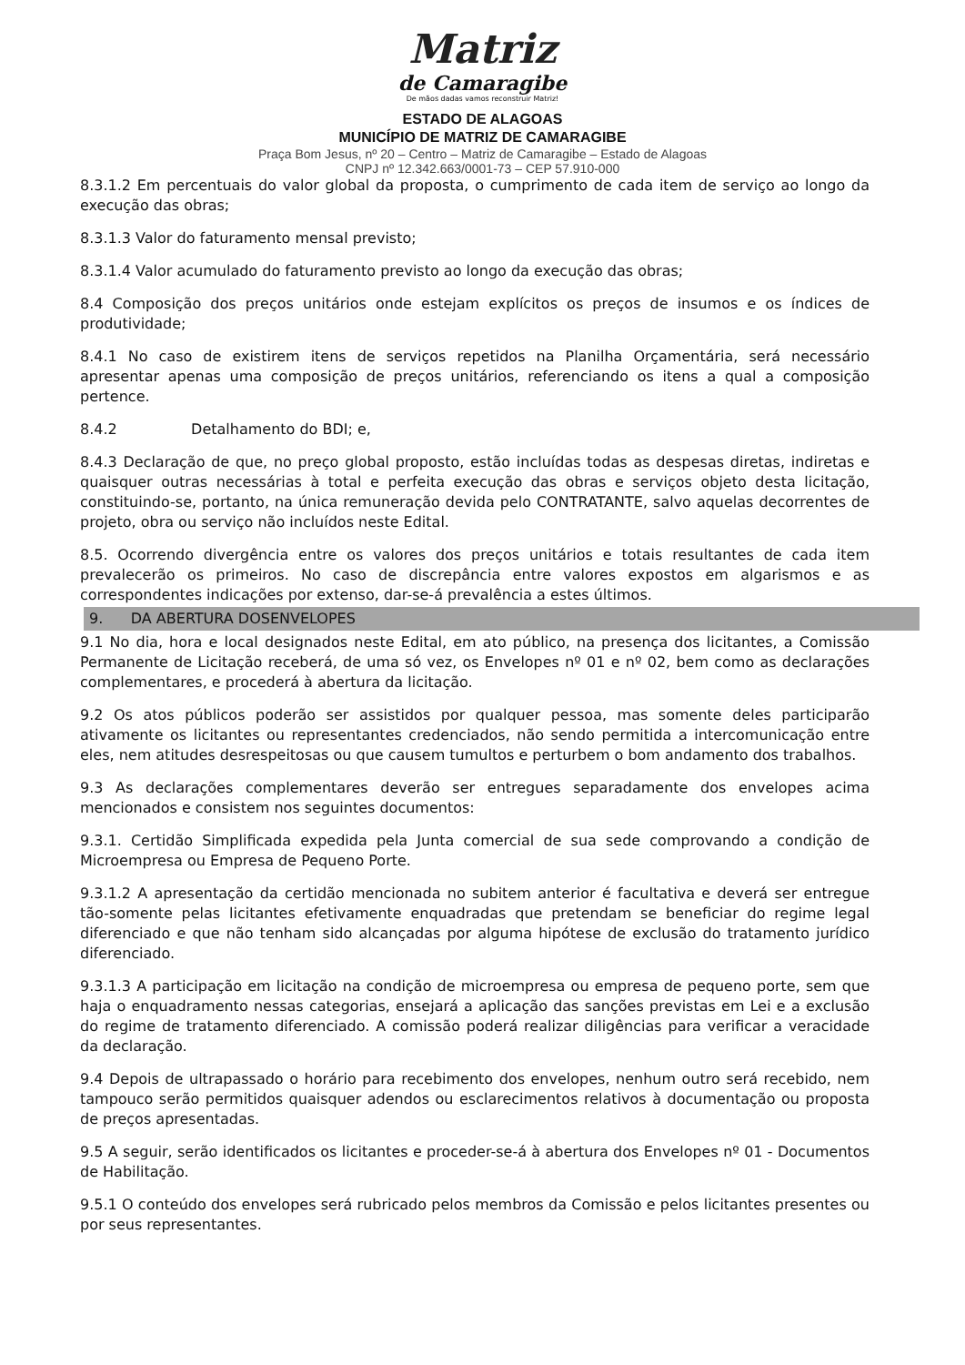Matriz
de Camaragibe
De mãos dadas vamos reconstruir Matriz!
ESTADO DE ALAGOAS
MUNICÍPIO DE MATRIZ DE CAMARAGIBE
Praça Bom Jesus, nº 20 – Centro – Matriz de Camaragibe – Estado de Alagoas
CNPJ nº 12.342.663/0001-73 – CEP 57.910-000
8.3.1.2 Em percentuais do valor global da proposta, o cumprimento de cada item de serviço ao longo da execução das obras;
8.3.1.3 Valor do faturamento mensal previsto;
8.3.1.4 Valor acumulado do faturamento previsto ao longo da execução das obras;
8.4 Composição dos preços unitários onde estejam explícitos os preços de insumos e os índices de produtividade;
8.4.1 No caso de existirem itens de serviços repetidos na Planilha Orçamentária, será necessário apresentar apenas uma composição de preços unitários, referenciando os itens a qual a composição pertence.
8.4.2 Detalhamento do BDI; e,
8.4.3 Declaração de que, no preço global proposto, estão incluídas todas as despesas diretas, indiretas e quaisquer outras necessárias à total e perfeita execução das obras e serviços objeto desta licitação, constituindo-se, portanto, na única remuneração devida pelo CONTRATANTE, salvo aquelas decorrentes de projeto, obra ou serviço não incluídos neste Edital.
8.5. Ocorrendo divergência entre os valores dos preços unitários e totais resultantes de cada item prevalecerão os primeiros. No caso de discrepância entre valores expostos em algarismos e as correspondentes indicações por extenso, dar-se-á prevalência a estes últimos.
9. DA ABERTURA DOSENVELOPES
9.1 No dia, hora e local designados neste Edital, em ato público, na presença dos licitantes, a Comissão Permanente de Licitação receberá, de uma só vez, os Envelopes nº 01 e nº 02, bem como as declarações complementares, e procederá à abertura da licitação.
9.2 Os atos públicos poderão ser assistidos por qualquer pessoa, mas somente deles participarão ativamente os licitantes ou representantes credenciados, não sendo permitida a intercomunicação entre eles, nem atitudes desrespeitosas ou que causem tumultos e perturbem o bom andamento dos trabalhos.
9.3 As declarações complementares deverão ser entregues separadamente dos envelopes acima mencionados e consistem nos seguintes documentos:
9.3.1. Certidão Simplificada expedida pela Junta comercial de sua sede comprovando a condição de Microempresa ou Empresa de Pequeno Porte.
9.3.1.2 A apresentação da certidão mencionada no subitem anterior é facultativa e deverá ser entregue tão-somente pelas licitantes efetivamente enquadradas que pretendam se beneficiar do regime legal diferenciado e que não tenham sido alcançadas por alguma hipótese de exclusão do tratamento jurídico diferenciado.
9.3.1.3 A participação em licitação na condição de microempresa ou empresa de pequeno porte, sem que haja o enquadramento nessas categorias, ensejará a aplicação das sanções previstas em Lei e a exclusão do regime de tratamento diferenciado. A comissão poderá realizar diligências para verificar a veracidade da declaração.
9.4 Depois de ultrapassado o horário para recebimento dos envelopes, nenhum outro será recebido, nem tampouco serão permitidos quaisquer adendos ou esclarecimentos relativos à documentação ou proposta de preços apresentadas.
9.5 A seguir, serão identificados os licitantes e proceder-se-á à abertura dos Envelopes nº 01 - Documentos de Habilitação.
9.5.1 O conteúdo dos envelopes será rubricado pelos membros da Comissão e pelos licitantes presentes ou por seus representantes.